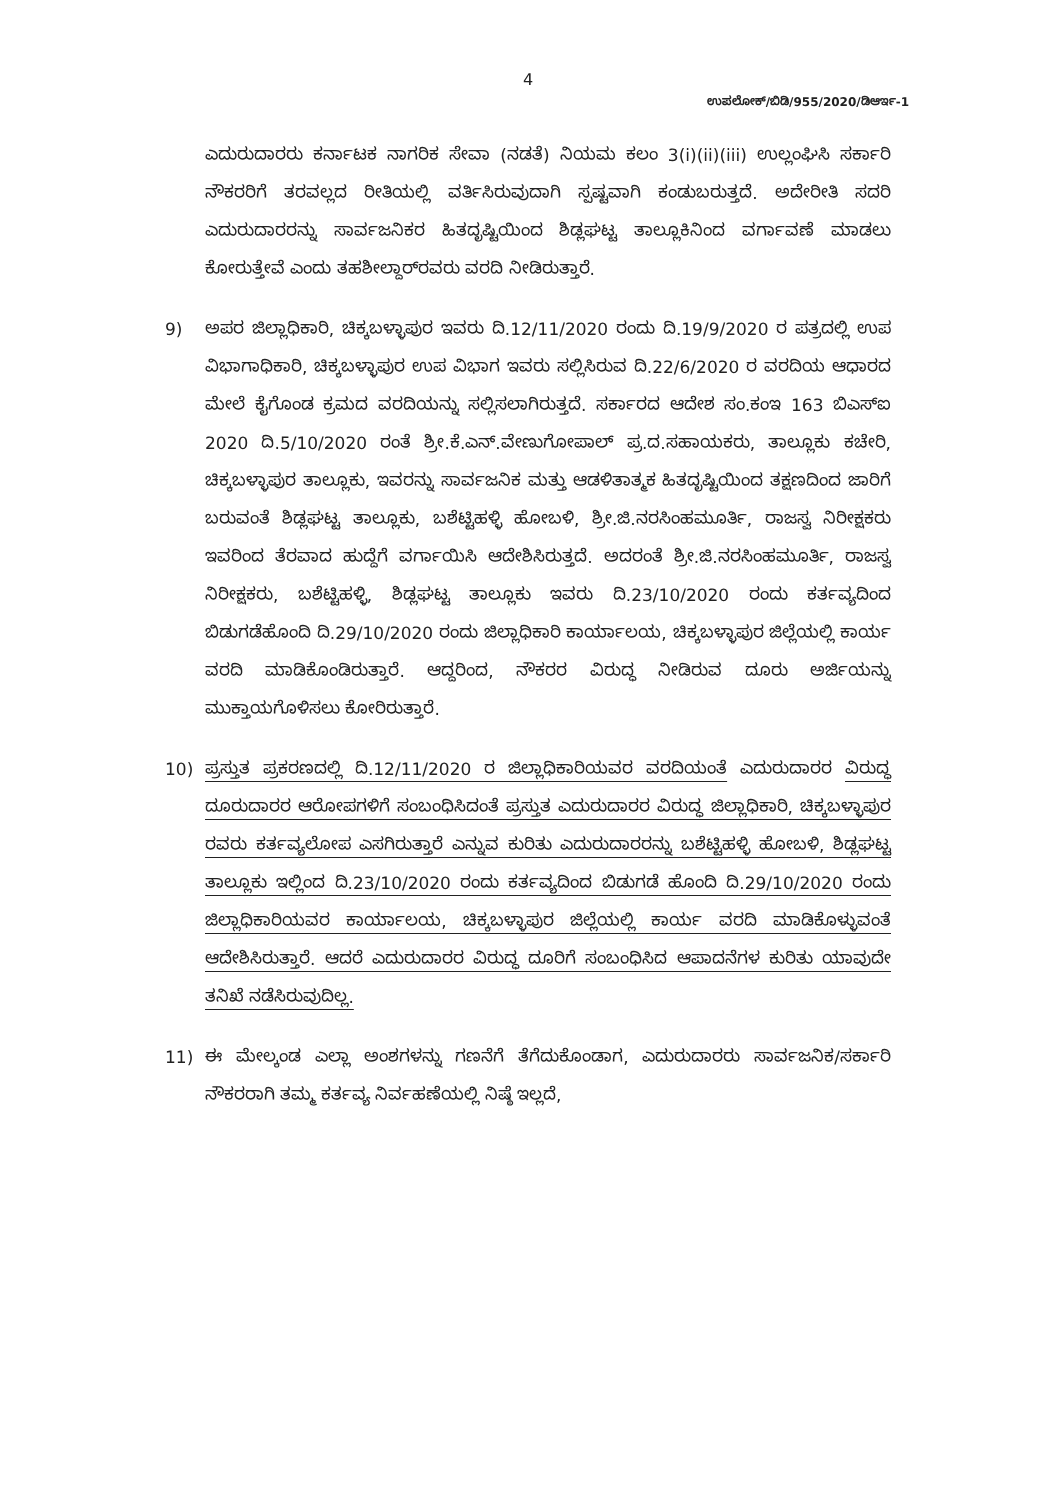4
ಉಪಲೋಕ್/ಬಿಡಿ/955/2020/ಡಿಆರ್ಇ-1
ಎದುರುದಾರರು ಕರ್ನಾಟಕ ನಾಗರಿಕ ಸೇವಾ (ನಡತೆ) ನಿಯಮ ಕಲಂ 3(i)(ii)(iii) ಉಲ್ಲಂಘಿಸಿ ಸರ್ಕಾರಿ ನೌಕರರಿಗೆ ತರವಲ್ಲದ ರೀತಿಯಲ್ಲಿ ವರ್ತಿಸಿರುವುದಾಗಿ ಸ್ಪಷ್ಟವಾಗಿ ಕಂಡುಬರುತ್ತದೆ. ಅದೇರೀತಿ ಸದರಿ ಎದುರುದಾರರನ್ನು ಸಾರ್ವಜನಿಕರ ಹಿತದೃಷ್ಟಿಯಿಂದ ಶಿಡ್ಲಘಟ್ಟ ತಾಲ್ಲೂಕಿನಿಂದ ವರ್ಗಾವಣೆ ಮಾಡಲು ಕೋರುತ್ತೇವೆ ಎಂದು ತಹಶೀಲ್ದಾರ್‌ರವರು ವರದಿ ನೀಡಿರುತ್ತಾರೆ.
9) ಅಪರ ಜಿಲ್ಲಾಧಿಕಾರಿ, ಚಿಕ್ಕಬಳ್ಳಾಪುರ ಇವರು ದಿ.12/11/2020 ರಂದು ದಿ.19/9/2020 ರ ಪತ್ರದಲ್ಲಿ ಉಪ ವಿಭಾಗಾಧಿಕಾರಿ, ಚಿಕ್ಕಬಳ್ಳಾಪುರ ಉಪ ವಿಭಾಗ ಇವರು ಸಲ್ಲಿಸಿರುವ ದಿ.22/6/2020 ರ ವರದಿಯ ಆಧಾರದ ಮೇಲೆ ಕೈಗೊಂಡ ಕ್ರಮದ ವರದಿಯನ್ನು ಸಲ್ಲಿಸಲಾಗಿರುತ್ತದೆ. ಸರ್ಕಾರದ ಆದೇಶ ಸಂ.ಕಂಇ 163 ಬಿಎಸ್ಐ 2020 ದಿ.5/10/2020 ರಂತೆ ಶ್ರೀ.ಕೆ.ಎನ್.ವೇಣುಗೋಪಾಲ್ ಪ್ರ.ದ.ಸಹಾಯಕರು, ತಾಲ್ಲೂಕು ಕಚೇರಿ, ಚಿಕ್ಕಬಳ್ಳಾಪುರ ತಾಲ್ಲೂಕು, ಇವರನ್ನು ಸಾರ್ವಜನಿಕ ಮತ್ತು ಆಡಳಿತಾತ್ಮಕ ಹಿತದೃಷ್ಟಿಯಿಂದ ತಕ್ಷಣದಿಂದ ಜಾರಿಗೆ ಬರುವಂತೆ ಶಿಡ್ಲಘಟ್ಟ ತಾಲ್ಲೂಕು, ಬಶೆಟ್ಟಿಹಳ್ಳಿ ಹೋಬಳಿ, ಶ್ರೀ.ಜಿ.ನರಸಿಂಹಮೂರ್ತಿ, ರಾಜಸ್ವ ನಿರೀಕ್ಷಕರು ಇವರಿಂದ ತೆರವಾದ ಹುದ್ದೆಗೆ ವರ್ಗಾಯಿಸಿ ಆದೇಶಿಸಿರುತ್ತದೆ. ಅದರಂತೆ ಶ್ರೀ.ಜಿ.ನರಸಿಂಹಮೂರ್ತಿ, ರಾಜಸ್ವ ನಿರೀಕ್ಷಕರು, ಬಶೆಟ್ಟಿಹಳ್ಳಿ, ಶಿಡ್ಲಘಟ್ಟ ತಾಲ್ಲೂಕು ಇವರು ದಿ.23/10/2020 ರಂದು ಕರ್ತವ್ಯದಿಂದ ಬಿಡುಗಡೆಹೊಂದಿ ದಿ.29/10/2020 ರಂದು ಜಿಲ್ಲಾಧಿಕಾರಿ ಕಾರ್ಯಾಲಯ, ಚಿಕ್ಕಬಳ್ಳಾಪುರ ಜಿಲ್ಲೆಯಲ್ಲಿ ಕಾರ್ಯ ವರದಿ ಮಾಡಿಕೊಂಡಿರುತ್ತಾರೆ. ಆದ್ದರಿಂದ, ನೌಕರರ ವಿರುದ್ಧ ನೀಡಿರುವ ದೂರು ಅರ್ಜಿಯನ್ನು ಮುಕ್ತಾಯಗೊಳಿಸಲು ಕೋರಿರುತ್ತಾರೆ.
10) ಪ್ರಸ್ತುತ ಪ್ರಕರಣದಲ್ಲಿ ದಿ.12/11/2020 ರ ಜಿಲ್ಲಾಧಿಕಾರಿಯವರ ವರದಿಯಂತೆ ಎದುರುದಾರರ ವಿರುದ್ಧ ದೂರುದಾರರ ಆರೋಪಗಳಿಗೆ ಸಂಬಂಧಿಸಿದಂತೆ ಪ್ರಸ್ತುತ ಎದುರುದಾರರ ವಿರುದ್ಧ ಜಿಲ್ಲಾಧಿಕಾರಿ, ಚಿಕ್ಕಬಳ್ಳಾಪುರ ರವರು ಕರ್ತವ್ಯಲೋಪ ಎಸಗಿರುತ್ತಾರೆ ಎನ್ನುವ ಕುರಿತು ಎದುರುದಾರರನ್ನು ಬಶೆಟ್ಟಿಹಳ್ಳಿ ಹೋಬಳಿ, ಶಿಡ್ಲಘಟ್ಟ ತಾಲ್ಲೂಕು ಇಲ್ಲಿಂದ ದಿ.23/10/2020 ರಂದು ಕರ್ತವ್ಯದಿಂದ ಬಿಡುಗಡೆ ಹೊಂದಿ ದಿ.29/10/2020 ರಂದು ಜಿಲ್ಲಾಧಿಕಾರಿಯವರ ಕಾರ್ಯಾಲಯ, ಚಿಕ್ಕಬಳ್ಳಾಪುರ ಜಿಲ್ಲೆಯಲ್ಲಿ ಕಾರ್ಯ ವರದಿ ಮಾಡಿಕೊಳ್ಳುವಂತೆ ಆದೇಶಿಸಿರುತ್ತಾರೆ. ಆದರೆ ಎದುರುದಾರರ ವಿರುದ್ಧ ದೂರಿಗೆ ಸಂಬಂಧಿಸಿದ ಆಪಾದನೆಗಳ ಕುರಿತು ಯಾವುದೇ ತನಿಖೆ ನಡೆಸಿರುವುದಿಲ್ಲ.
11) ಈ ಮೇಲ್ಕಂಡ ಎಲ್ಲಾ ಅಂಶಗಳನ್ನು ಗಣನೆಗೆ ತೆಗೆದುಕೊಂಡಾಗ, ಎದುರುದಾರರು ಸಾರ್ವಜನಿಕ/ಸರ್ಕಾರಿ ನೌಕರರಾಗಿ ತಮ್ಮ ಕರ್ತವ್ಯ ನಿರ್ವಹಣೆಯಲ್ಲಿ ನಿಷ್ಠೆ ಇಲ್ಲದೆ,